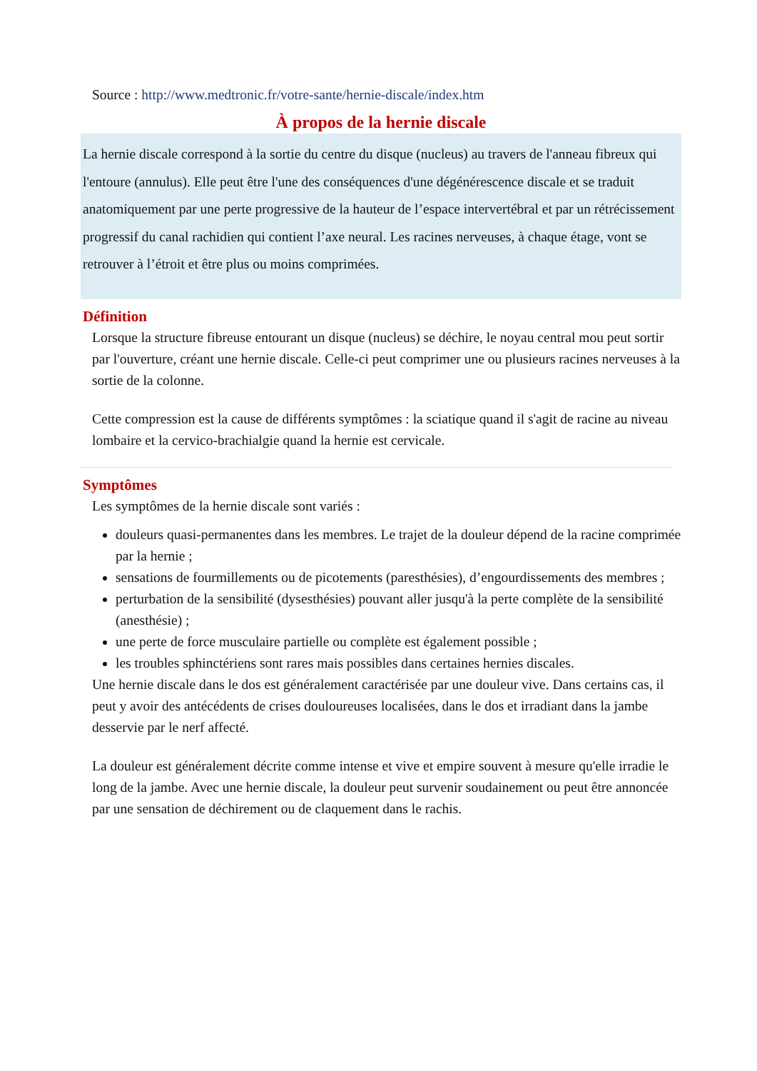Source : http://www.medtronic.fr/votre-sante/hernie-discale/index.htm
À propos de la hernie discale
La hernie discale correspond à la sortie du centre du disque (nucleus) au travers de l'anneau fibreux qui l'entoure (annulus). Elle peut être l'une des conséquences d'une dégénérescence discale et se traduit anatomiquement par une perte progressive de la hauteur de l’espace intervertébral et par un rétrécissement progressif du canal rachidien qui contient l’axe neural. Les racines nerveuses, à chaque étage, vont se retrouver à l’étroit et être plus ou moins comprimées.
Définition
Lorsque la structure fibreuse entourant un disque (nucleus) se déchire, le noyau central mou peut sortir par l'ouverture, créant une hernie discale. Celle-ci peut comprimer une ou plusieurs racines nerveuses à la sortie de la colonne.
Cette compression est la cause de différents symptômes : la sciatique quand il s'agit de racine au niveau lombaire et la cervico-brachialgie quand la hernie est cervicale.
Symptômes
Les symptômes de la hernie discale sont variés :
douleurs quasi-permanentes dans les membres. Le trajet de la douleur dépend de la racine comprimée par la hernie ;
sensations de fourmillements ou de picotements (paresthésies), d’engourdissements des membres ;
perturbation de la sensibilité (dysesthésies) pouvant aller jusqu'à la perte complète de la sensibilité (anesthésie) ;
une perte de force musculaire partielle ou complète est également possible ;
les troubles sphinctériens sont rares mais possibles dans certaines hernies discales.
Une hernie discale dans le dos est généralement caractérisée par une douleur vive. Dans certains cas, il peut y avoir des antécédents de crises douloureuses localisées, dans le dos et irradiant dans la jambe desservie par le nerf affecté.
La douleur est généralement décrite comme intense et vive et empire souvent à mesure qu'elle irradie le long de la jambe. Avec une hernie discale, la douleur peut survenir soudainement ou peut être annoncée par une sensation de déchirement ou de claquement dans le rachis.